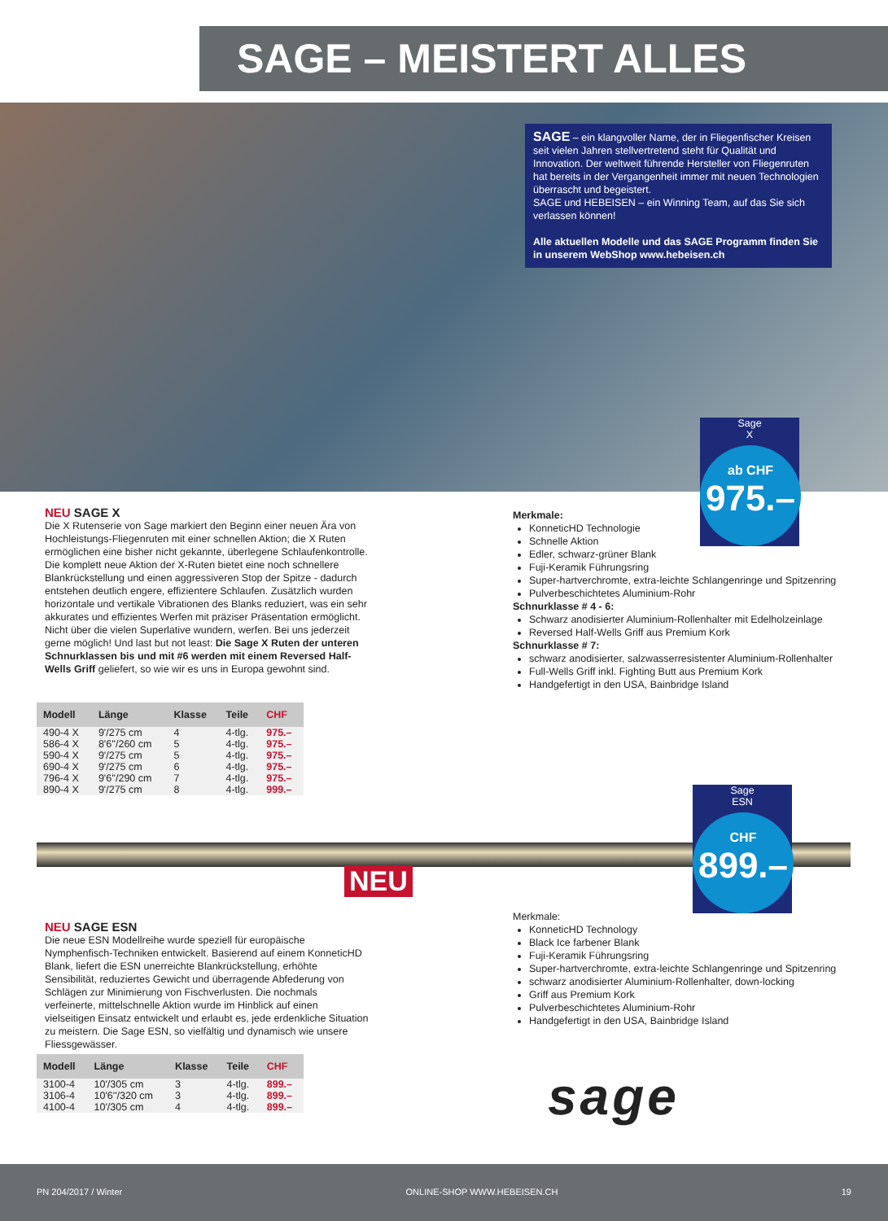SAGE – MEISTERT ALLES
SAGE – ein klangvoller Name, der in Fliegenfischer Kreisen seit vielen Jahren stellvertretend steht für Qualität und Innovation. Der weltweit führende Hersteller von Fliegenruten hat bereits in der Vergangenheit immer mit neuen Technologien überrascht und begeistert.
SAGE und HEBEISEN – ein Winning Team, auf das Sie sich verlassen können!
Alle aktuellen Modelle und das SAGE Programm finden Sie in unserem WebShop www.hebeisen.ch
Sage
X
ab CHF
975.–
NEU SAGE X
Die X Rutenserie von Sage markiert den Beginn einer neuen Ära von Hochleistungs-Fliegenruten mit einer schnellen Aktion; die X Ruten ermöglichen eine bisher nicht gekannte, überlegene Schlaufenkontrolle. Die komplett neue Aktion der X-Ruten bietet eine noch schnellere Blankrückstellung und einen aggressiveren Stop der Spitze - dadurch entstehen deutlich engere, effizientere Schlaufen. Zusätzlich wurden horizontale und vertikale Vibrationen des Blanks reduziert, was ein sehr akkurates und effizientes Werfen mit präziser Präsentation ermöglicht. Nicht über die vielen Superlative wundern, werfen. Bei uns jederzeit gerne möglich! Und last but not least: Die Sage X Ruten der unteren Schnurklassen bis und mit #6 werden mit einem Reversed Half-Wells Griff geliefert, so wie wir es uns in Europa gewohnt sind.
Merkmale:
KonneticHD Technologie
Schnelle Aktion
Edler, schwarz-grüner Blank
Fuji-Keramik Führungsring
Super-hartverchromte, extra-leichte Schlangenringe und Spitzenring
Pulverbeschichtetes Aluminium-Rohr
Schnurklasse # 4 - 6:
Schwarz anodisierter Aluminium-Rollenhalter mit Edelholzeinlage
Reversed Half-Wells Griff aus Premium Kork
Schnurklasse # 7:
schwarz anodisierter, salzwasserresistenter Aluminium-Rollenhalter
Full-Wells Griff inkl. Fighting Butt aus Premium Kork
Handgefertigt in den USA, Bainbridge Island
| Modell | Länge | Klasse | Teile | CHF |
| --- | --- | --- | --- | --- |
| 490-4 X | 9'/275 cm | 4 | 4-tlg. | 975.– |
| 586-4 X | 8'6''/260 cm | 5 | 4-tlg. | 975.– |
| 590-4 X | 9'/275 cm | 5 | 4-tlg. | 975.– |
| 690-4 X | 9'/275 cm | 6 | 4-tlg. | 975.– |
| 796-4 X | 9'6''/290 cm | 7 | 4-tlg. | 975.– |
| 890-4 X | 9'/275 cm | 8 | 4-tlg. | 999.– |
NEU
Sage
ESN
CHF
899.–
NEU SAGE ESN
Die neue ESN Modellreihe wurde speziell für europäische Nymphenfisch-Techniken entwickelt. Basierend auf einem KonneticHD Blank, liefert die ESN unerreichte Blankrückstellung, erhöhte Sensibilität, reduziertes Gewicht und überragende Abfederung von Schlägen zur Minimierung von Fischverlusten. Die nochmals verfeinerte, mittelschnelle Aktion wurde im Hinblick auf einen vielseitigen Einsatz entwickelt und erlaubt es, jede erdenkliche Situation zu meistern. Die Sage ESN, so vielfältig und dynamisch wie unsere Fliessgewässer.
Merkmale:
KonneticHD Technology
Black Ice farbener Blank
Fuji-Keramik Führungsring
Super-hartverchromte, extra-leichte Schlangenringe und Spitzenring
schwarz anodisierter Aluminium-Rollenhalter, down-locking
Griff aus Premium Kork
Pulverbeschichtetes Aluminium-Rohr
Handgefertigt in den USA, Bainbridge Island
| Modell | Länge | Klasse | Teile | CHF |
| --- | --- | --- | --- | --- |
| 3100-4 | 10'/305 cm | 3 | 4-tlg. | 899.– |
| 3106-4 | 10'6''/320 cm | 3 | 4-tlg. | 899.– |
| 4100-4 | 10'/305 cm | 4 | 4-tlg. | 899.– |
sage
PN 204/2017 / Winter ONLINE-SHOP WWW.HEBEISEN.CH 19